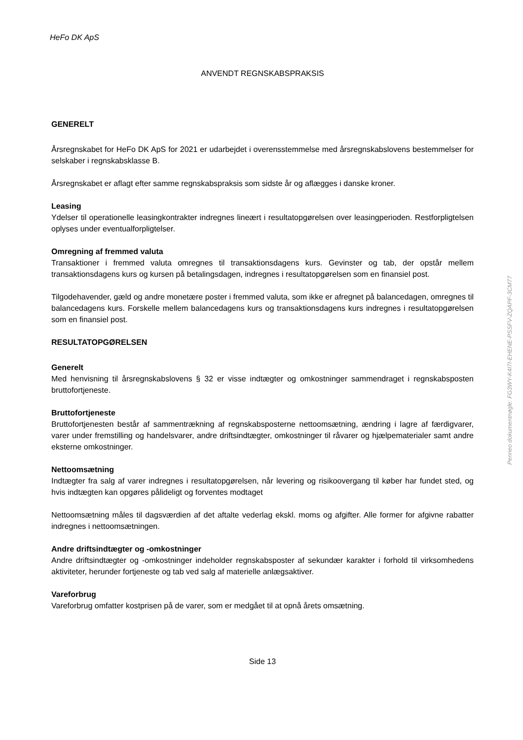HeFo DK ApS
ANVENDT REGNSKABSPRAKSIS
GENERELT
Årsregnskabet for HeFo DK ApS for 2021 er udarbejdet i overensstemmelse med årsregnskabslovens bestemmelser for selskaber i regnskabsklasse B.
Årsregnskabet er aflagt efter samme regnskabspraksis som sidste år og aflægges i danske kroner.
Leasing
Ydelser til operationelle leasingkontrakter indregnes lineært i resultatopgørelsen over leasingperioden. Restforpligtelsen oplyses under eventualforpligtelser.
Omregning af fremmed valuta
Transaktioner i fremmed valuta omregnes til transaktionsdagens kurs. Gevinster og tab, der opstår mellem transaktionsdagens kurs og kursen på betalingsdagen, indregnes i resultatopgørelsen som en finansiel post.
Tilgodehavender, gæld og andre monetære poster i fremmed valuta, som ikke er afregnet på balancedagen, omregnes til balancedagens kurs. Forskelle mellem balancedagens kurs og transaktionsdagens kurs indregnes i resultatopgørelsen som en finansiel post.
RESULTATOPGØRELSEN
Generelt
Med henvisning til årsregnskabslovens § 32 er visse indtægter og omkostninger sammendraget i regnskabsposten bruttofortjeneste.
Bruttofortjeneste
Bruttofortjenesten består af sammentrækning af regnskabsposterne nettoomsætning, ændring i lagre af færdigvarer, varer under fremstilling og handelsvarer, andre driftsindtægter, omkostninger til råvarer og hjælpematerialer samt andre eksterne omkostninger.
Nettoomsætning
Indtægter fra salg af varer indregnes i resultatopgørelsen, når levering og risikoovergang til køber har fundet sted, og hvis indtægten kan opgøres pålideligt og forventes modtaget
Nettoomsætning måles til dagsværdien af det aftalte vederlag ekskl. moms og afgifter. Alle former for afgivne rabatter indregnes i nettoomsætningen.
Andre driftsindtægter og -omkostninger
Andre driftsindtægter og -omkostninger indeholder regnskabsposter af sekundær karakter i forhold til virksomhedens aktiviteter, herunder fortjeneste og tab ved salg af materielle anlægsaktiver.
Vareforbrug
Vareforbrug omfatter kostprisen på de varer, som er medgået til at opnå årets omsætning.
Side 13
Penneo dokumentnøgle: FG3WY-K4I7I-EHENE-PSSFV-ZQAPF-3CM77